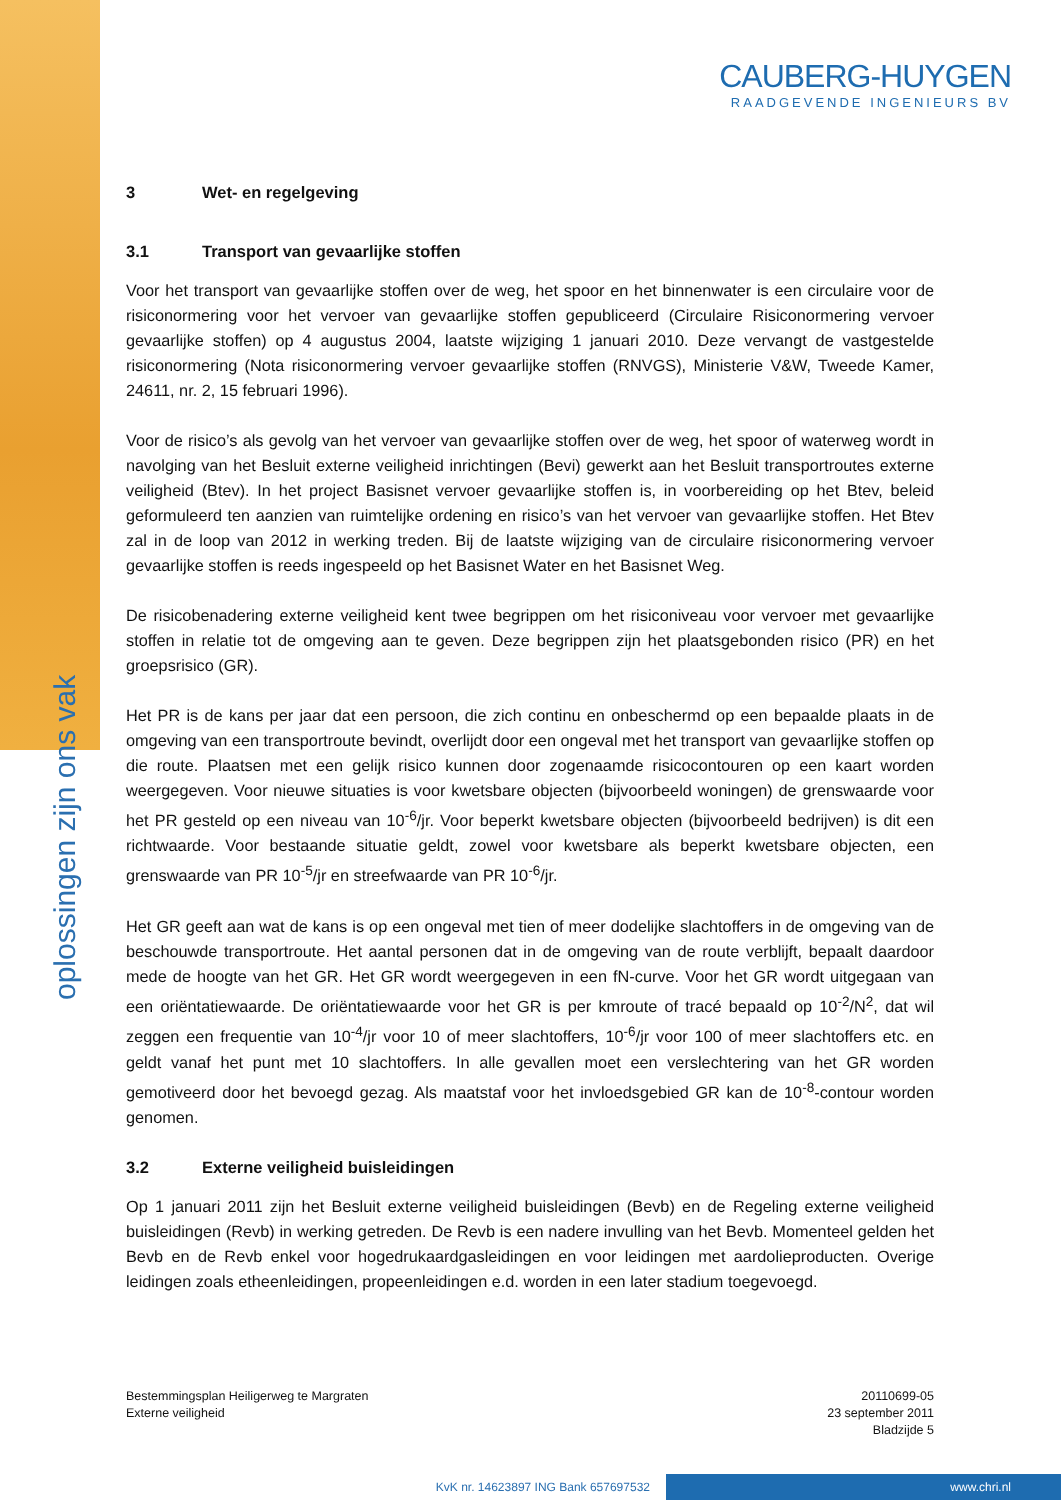oplossingen zijn ons vak
CAUBERG-HUYGEN
RAADGEVENDE INGENIEURS BV
3 Wet- en regelgeving
3.1 Transport van gevaarlijke stoffen
Voor het transport van gevaarlijke stoffen over de weg, het spoor en het binnenwater is een circulaire voor de risiconormering voor het vervoer van gevaarlijke stoffen gepubliceerd (Circulaire Risiconormering vervoer gevaarlijke stoffen) op 4 augustus 2004, laatste wijziging 1 januari 2010. Deze vervangt de vastgestelde risiconormering (Nota risiconormering vervoer gevaarlijke stoffen (RNVGS), Ministerie V&W, Tweede Kamer, 24611, nr. 2, 15 februari 1996).
Voor de risico’s als gevolg van het vervoer van gevaarlijke stoffen over de weg, het spoor of waterweg wordt in navolging van het Besluit externe veiligheid inrichtingen (Bevi) gewerkt aan het Besluit transportroutes externe veiligheid (Btev). In het project Basisnet vervoer gevaarlijke stoffen is, in voorbereiding op het Btev, beleid geformuleerd ten aanzien van ruimtelijke ordening en risico’s van het vervoer van gevaarlijke stoffen. Het Btev zal in de loop van 2012 in werking treden. Bij de laatste wijziging van de circulaire risiconormering vervoer gevaarlijke stoffen is reeds ingespeeld op het Basisnet Water en het Basisnet Weg.
De risicobenadering externe veiligheid kent twee begrippen om het risiconiveau voor vervoer met gevaarlijke stoffen in relatie tot de omgeving aan te geven. Deze begrippen zijn het plaatsgebonden risico (PR) en het groepsrisico (GR).
Het PR is de kans per jaar dat een persoon, die zich continu en onbeschermd op een bepaalde plaats in de omgeving van een transportroute bevindt, overlijdt door een ongeval met het transport van gevaarlijke stoffen op die route. Plaatsen met een gelijk risico kunnen door zogenaamde risicocontouren op een kaart worden weergegeven. Voor nieuwe situaties is voor kwetsbare objecten (bijvoorbeeld woningen) de grenswaarde voor het PR gesteld op een niveau van 10<sup>-6</sup>/jr. Voor beperkt kwetsbare objecten (bijvoorbeeld bedrijven) is dit een richtwaarde. Voor bestaande situatie geldt, zowel voor kwetsbare als beperkt kwetsbare objecten, een grenswaarde van PR 10<sup>-5</sup>/jr en streefwaarde van PR 10<sup>-6</sup>/jr.
Het GR geeft aan wat de kans is op een ongeval met tien of meer dodelijke slachtoffers in de omgeving van de beschouwde transportroute. Het aantal personen dat in de omgeving van de route verblijft, bepaalt daardoor mede de hoogte van het GR. Het GR wordt weergegeven in een fN-curve. Voor het GR wordt uitgegaan van een oriëntatiewaarde. De oriëntatiewaarde voor het GR is per kmroute of tracé bepaald op 10<sup>-2</sup>/N<sup>2</sup>, dat wil zeggen een frequentie van 10<sup>-4</sup>/jr voor 10 of meer slachtoffers, 10<sup>-6</sup>/jr voor 100 of meer slachtoffers etc. en geldt vanaf het punt met 10 slachtoffers. In alle gevallen moet een verslechtering van het GR worden gemotiveerd door het bevoegd gezag. Als maatstaf voor het invloedsgebied GR kan de 10<sup>-8</sup>-contour worden genomen.
3.2 Externe veiligheid buisleidingen
Op 1 januari 2011 zijn het Besluit externe veiligheid buisleidingen (Bevb) en de Regeling externe veiligheid buisleidingen (Revb) in werking getreden. De Revb is een nadere invulling van het Bevb. Momenteel gelden het Bevb en de Revb enkel voor hogedrukaardgasleidingen en voor leidingen met aardolieproducten. Overige leidingen zoals etheenleidingen, propeenleidingen e.d. worden in een later stadium toegevoegd.
Bestemmingsplan Heiligerweg te Margraten
Externe veiligheid
20110699-05
23 september 2011
Bladzijde 5
KvK nr. 14623897 ING Bank 657697532 www.chri.nl